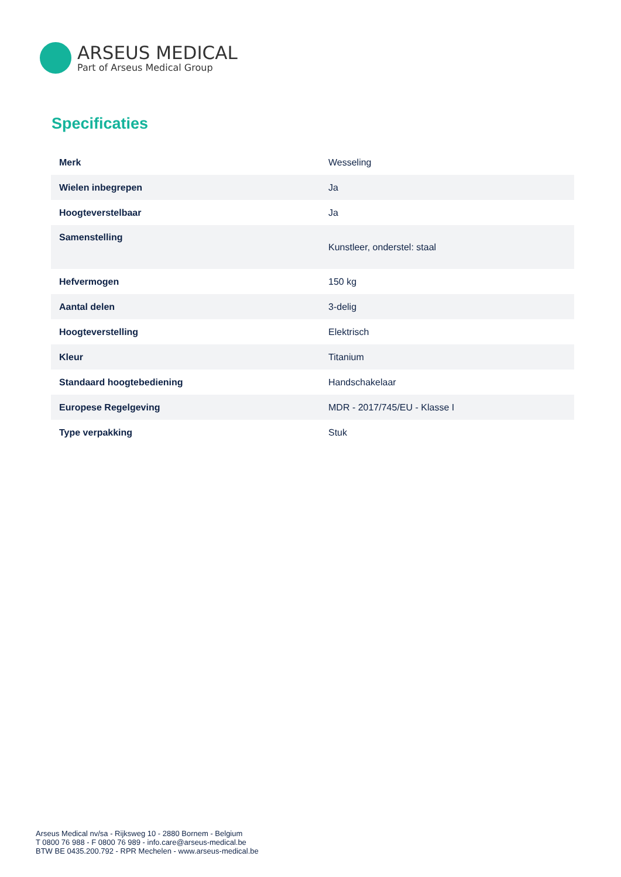ARSEUS MEDICAL
Part of Arseus Medical Group
Specificaties
| Merk | Wesseling |
| Wielen inbegrepen | Ja |
| Hoogteverstelbaar | Ja |
| Samenstelling | Kunstleer, onderstel: staal |
| Hefvermogen | 150 kg |
| Aantal delen | 3-delig |
| Hoogteverstelling | Elektrisch |
| Kleur | Titanium |
| Standaard hoogtebediening | Handschakelaar |
| Europese Regelgeving | MDR - 2017/745/EU - Klasse I |
| Type verpakking | Stuk |
Arseus Medical nv/sa - Rijksweg 10 - 2880 Bornem - Belgium
T 0800 76 988 - F 0800 76 989 - info.care@arseus-medical.be
BTW BE 0435.200.792 - RPR Mechelen - www.arseus-medical.be